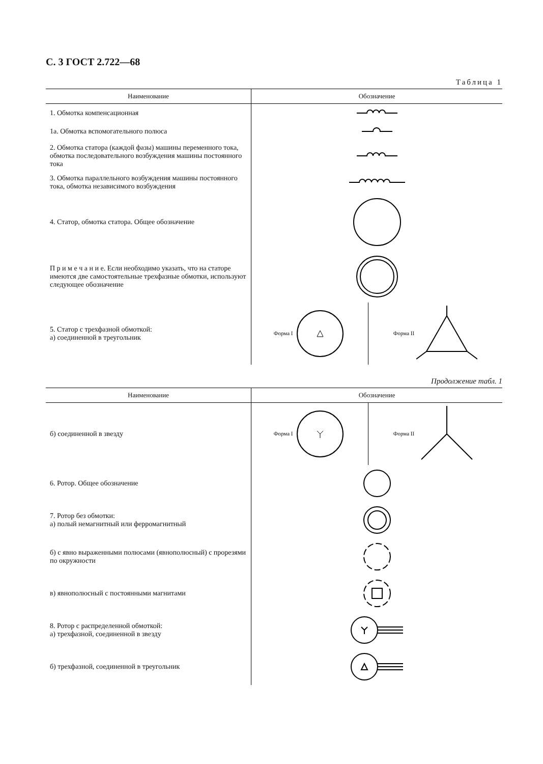С. 3 ГОСТ 2.722—68
Таблица 1
| Наименование | Обозначение | |
| --- | --- | --- |
| 1. Обмотка компенсационная | | |
| 1а. Обмотка вспомогательного полюса | | |
| 2. Обмотка статора (каждой фазы) машины переменного тока, обмотка последовательного возбуждения машины постоянного тока | | |
| 3. Обмотка параллельного возбуждения машины постоянного тока, обмотка независимого возбуждения | | |
| 4. Статор, обмотка статора. Общее обозначение | | |
| П р и м е ч а н и е. Если необходимо указать, что на статоре имеются две самостоятельные трехфазные обмотки, используют следующее обозначение | | |
| 5. Статор с трехфазной обмоткой: а) соединенной в треугольник | Форма I | Форма II |
Продолжение табл. 1
| Наименование | Обозначение | |
| --- | --- | --- |
| б) соединенной в звезду | Форма I | Форма II |
| 6. Ротор. Общее обозначение | | |
| 7. Ротор без обмотки: а) полый немагнитный или ферромагнитный | | |
| б) с явно выраженными полюсами (явнополюсный) с прорезями по окружности | | |
| в) явнополюсный с постоянными магнитами | | |
| 8. Ротор с распределенной обмоткой: а) трехфазной, соединенной в звезду | | |
| б) трехфазной, соединенной в треугольник | | |